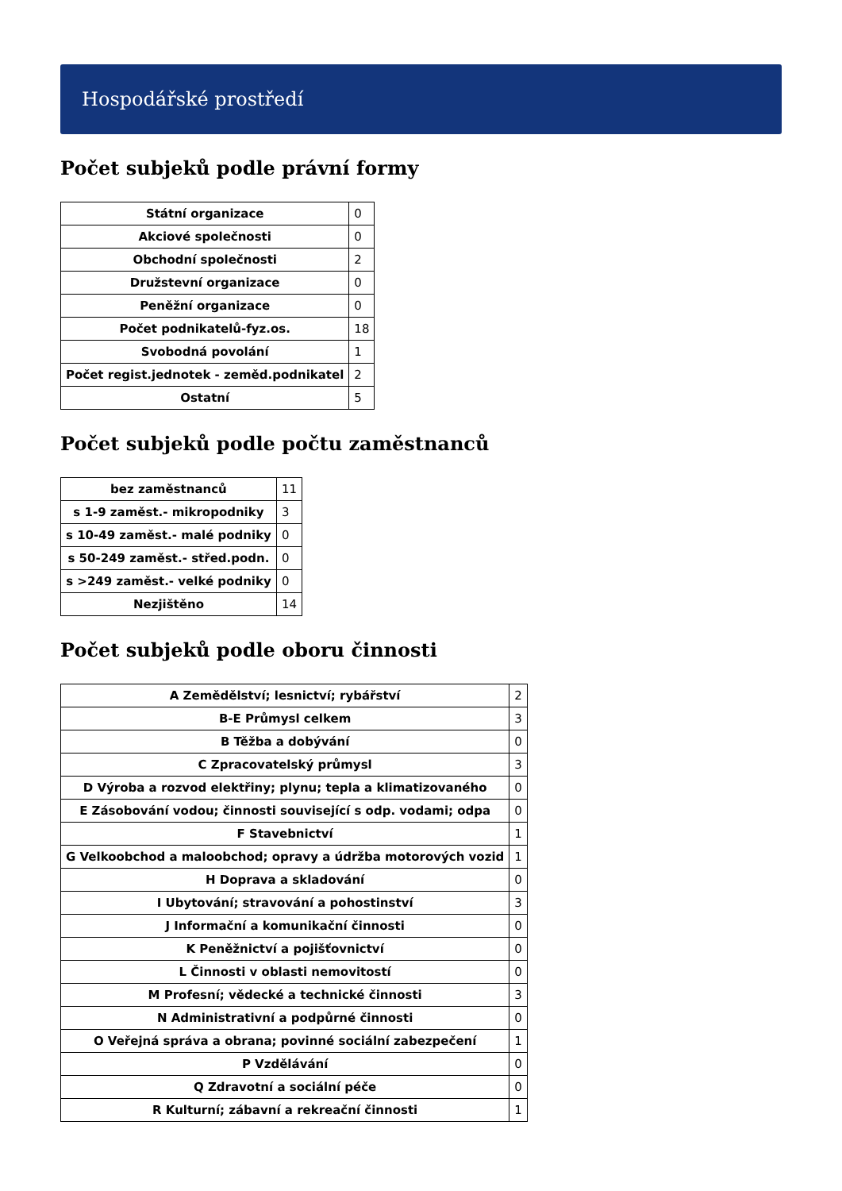Hospodářské prostředí
Počet subjeků podle právní formy
| Státní organizace | 0 |
| Akciové společnosti | 0 |
| Obchodní společnosti | 2 |
| Družstevní organizace | 0 |
| Peněžní organizace | 0 |
| Počet podnikatelů-fyz.os. | 18 |
| Svobodná povolání | 1 |
| Počet regist.jednotek - zeměd.podnikatel | 2 |
| Ostatní | 5 |
Počet subjeků podle počtu zaměstnanců
| bez zaměstnanců | 11 |
| s 1-9 zaměst.- mikropodniky | 3 |
| s 10-49 zaměst.- malé podniky | 0 |
| s 50-249 zaměst.- střed.podn. | 0 |
| s >249 zaměst.- velké podniky | 0 |
| Nezjištěno | 14 |
Počet subjeků podle oboru činnosti
| A Zemědělství; lesnictví; rybářství | 2 |
| B-E Průmysl celkem | 3 |
| B Těžba a dobývání | 0 |
| C Zpracovatelský průmysl | 3 |
| D Výroba a rozvod elektřiny; plynu; tepla a klimatizovaného | 0 |
| E Zásobování vodou; činnosti související s odp. vodami; odpa | 0 |
| F Stavebnictví | 1 |
| G Velkoobchod a maloobchod; opravy a údržba motorových vozid | 1 |
| H Doprava a skladování | 0 |
| I Ubytování; stravování a pohostinství | 3 |
| J Informační a komunikační činnosti | 0 |
| K Peněžnictví a pojišťovnictví | 0 |
| L Činnosti v oblasti nemovitostí | 0 |
| M Profesní; vědecké a technické činnosti | 3 |
| N Administrativní a podpůrné činnosti | 0 |
| O Veřejná správa a obrana; povinné sociální zabezpečení | 1 |
| P Vzdělávání | 0 |
| Q Zdravotní a sociální péče | 0 |
| R Kulturní; zábavní a rekreační činnosti | 1 |